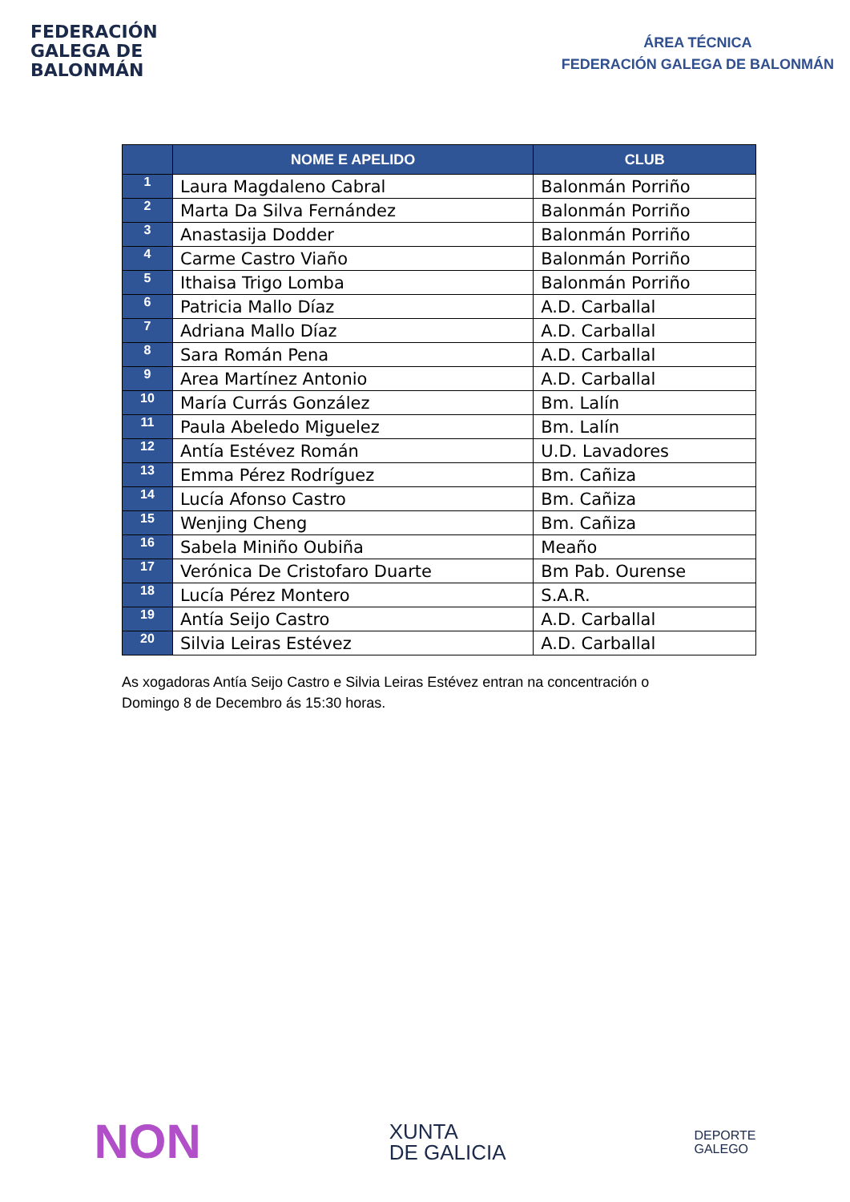FEDERACIÓN
GALEGA DE
BALONMÁN
ÁREA TÉCNICA
FEDERACIÓN GALEGA DE BALONMÁN
| | NOME E APELIDO | CLUB |
| --- | --- | --- |
| 1 | Laura Magdaleno Cabral | Balonmán Porriño |
| 2 | Marta Da Silva Fernández | Balonmán Porriño |
| 3 | Anastasija Dodder | Balonmán Porriño |
| 4 | Carme Castro Viaño | Balonmán Porriño |
| 5 | Ithaisa Trigo Lomba | Balonmán Porriño |
| 6 | Patricia Mallo Díaz | A.D. Carballal |
| 7 | Adriana Mallo Díaz | A.D. Carballal |
| 8 | Sara Román Pena | A.D. Carballal |
| 9 | Area Martínez Antonio | A.D. Carballal |
| 10 | María Currás González | Bm. Lalín |
| 11 | Paula Abeledo Miguelez | Bm. Lalín |
| 12 | Antía Estévez Román | U.D. Lavadores |
| 13 | Emma Pérez Rodríguez | Bm. Cañiza |
| 14 | Lucía Afonso Castro | Bm. Cañiza |
| 15 | Wenjing Cheng | Bm. Cañiza |
| 16 | Sabela Miniño Oubiña | Meaño |
| 17 | Verónica De Cristofaro Duarte | Bm Pab. Ourense |
| 18 | Lucía Pérez Montero | S.A.R. |
| 19 | Antía Seijo Castro | A.D. Carballal |
| 20 | Silvia Leiras Estévez | A.D. Carballal |
As xogadoras Antía Seijo Castro e Silvia Leiras Estévez entran na concentración o Domingo 8 de Decembro ás 15:30 horas.
NON
XUNTA
DE GALICIA
DEPORTE
GALEGO